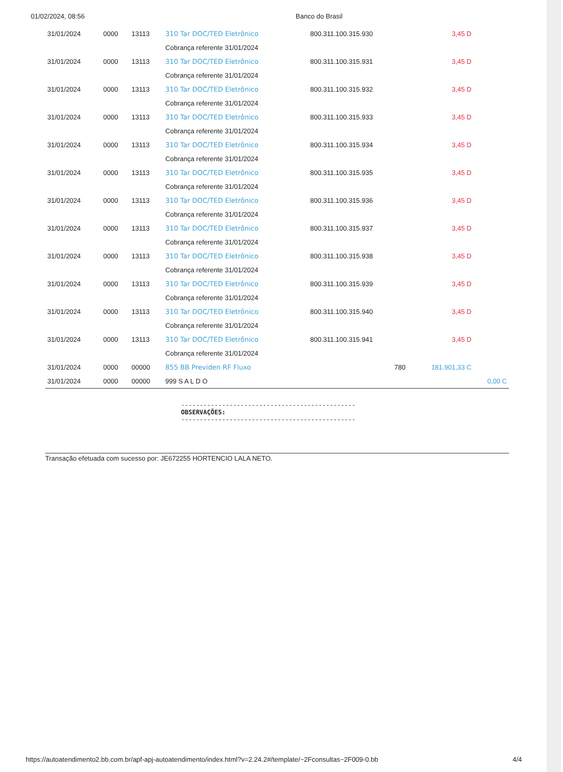01/02/2024, 08:56 Banco do Brasil
| 31/01/2024 | 0000 | 13113 | 310 Tar DOC/TED Eletrônico | 800.311.100.315.930 | 3,45 D | |
| | | | Cobrança referente 31/01/2024 | | | |
| 31/01/2024 | 0000 | 13113 | 310 Tar DOC/TED Eletrônico | 800.311.100.315.931 | 3,45 D | |
| | | | Cobrança referente 31/01/2024 | | | |
| 31/01/2024 | 0000 | 13113 | 310 Tar DOC/TED Eletrônico | 800.311.100.315.932 | 3,45 D | |
| | | | Cobrança referente 31/01/2024 | | | |
| 31/01/2024 | 0000 | 13113 | 310 Tar DOC/TED Eletrônico | 800.311.100.315.933 | 3,45 D | |
| | | | Cobrança referente 31/01/2024 | | | |
| 31/01/2024 | 0000 | 13113 | 310 Tar DOC/TED Eletrônico | 800.311.100.315.934 | 3,45 D | |
| | | | Cobrança referente 31/01/2024 | | | |
| 31/01/2024 | 0000 | 13113 | 310 Tar DOC/TED Eletrônico | 800.311.100.315.935 | 3,45 D | |
| | | | Cobrança referente 31/01/2024 | | | |
| 31/01/2024 | 0000 | 13113 | 310 Tar DOC/TED Eletrônico | 800.311.100.315.936 | 3,45 D | |
| | | | Cobrança referente 31/01/2024 | | | |
| 31/01/2024 | 0000 | 13113 | 310 Tar DOC/TED Eletrônico | 800.311.100.315.937 | 3,45 D | |
| | | | Cobrança referente 31/01/2024 | | | |
| 31/01/2024 | 0000 | 13113 | 310 Tar DOC/TED Eletrônico | 800.311.100.315.938 | 3,45 D | |
| | | | Cobrança referente 31/01/2024 | | | |
| 31/01/2024 | 0000 | 13113 | 310 Tar DOC/TED Eletrônico | 800.311.100.315.939 | 3,45 D | |
| | | | Cobrança referente 31/01/2024 | | | |
| 31/01/2024 | 0000 | 13113 | 310 Tar DOC/TED Eletrônico | 800.311.100.315.940 | 3,45 D | |
| | | | Cobrança referente 31/01/2024 | | | |
| 31/01/2024 | 0000 | 13113 | 310 Tar DOC/TED Eletrônico | 800.311.100.315.941 | 3,45 D | |
| | | | Cobrança referente 31/01/2024 | | | |
| 31/01/2024 | 0000 | 00000 | 855 BB Previden RF Fluxo | 780 | 181.901,33 C | |
| 31/01/2024 | 0000 | 00000 | 999 S A L D O | | | 0,00 C |
-----------------------------------------------
OBSERVAÇÕES:
-----------------------------------------------
Transação efetuada com sucesso por: JE672255 HORTENCIO LALA NETO.
https://autoatendimento2.bb.com.br/apf-apj-autoatendimento/index.html?v=2.24.2#/template/~2Fconsultas~2F009-0.bb 4/4